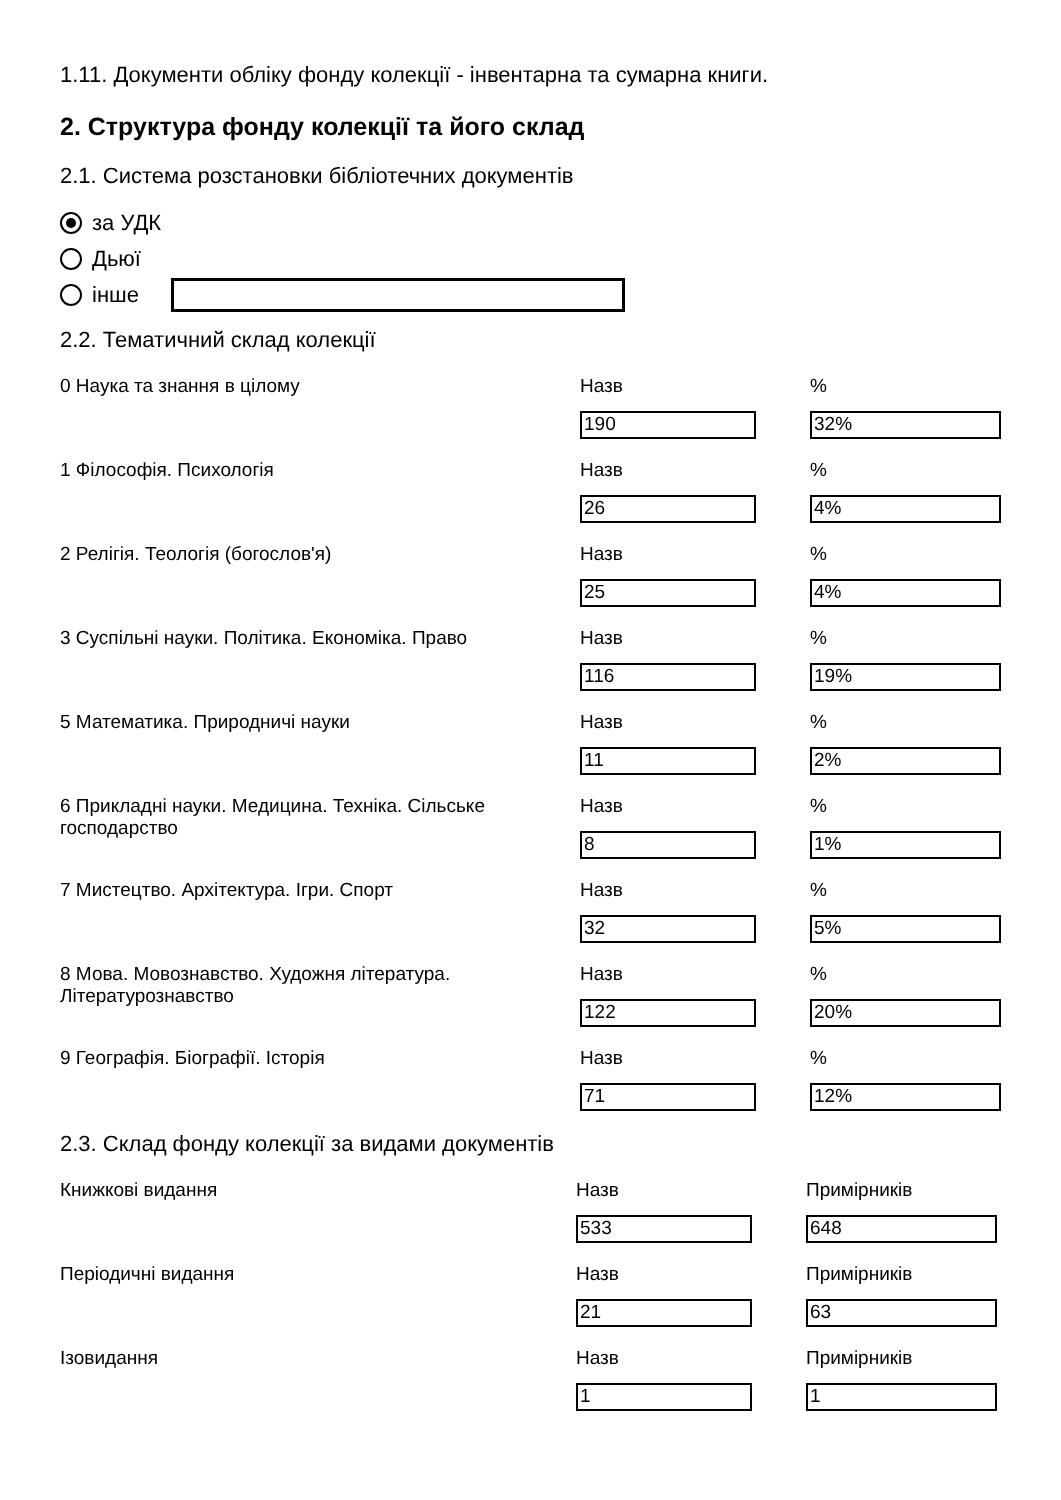1.11. Документи обліку фонду колекції - інвентарна та сумарна книги.
2. Структура фонду колекції та його склад
2.1. Система розстановки бібліотечних документів
за УДК
Дьюї
інше
2.2. Тематичний склад колекції
0 Наука та знання в цілому Назв
190
%
32%
1 Філософія. Психологія Назв
26
%
4%
2 Релігія. Теологія (богослов'я) Назв
25
%
4%
3 Суспільні науки. Політика. Економіка. Право Назв
116
%
19%
5 Математика. Природничі науки Назв
11
%
2%
6 Прикладні науки. Медицина. Техніка. Сільське господарство
Назв
8
%
1%
7 Мистецтво. Архітектура. Ігри. Спорт Назв
32
%
5%
8 Мова. Мовознавство. Художня література. Літературознавство
Назв
122
%
20%
9 Географія. Біографії. Історія Назв
71
%
12%
2.3. Склад фонду колекції за видами документів
Книжкові видання Назв
533
Примірників
648
Періодичні видання Назв
21
Примірників
63
Ізовидання Назв
1
Примірників
1